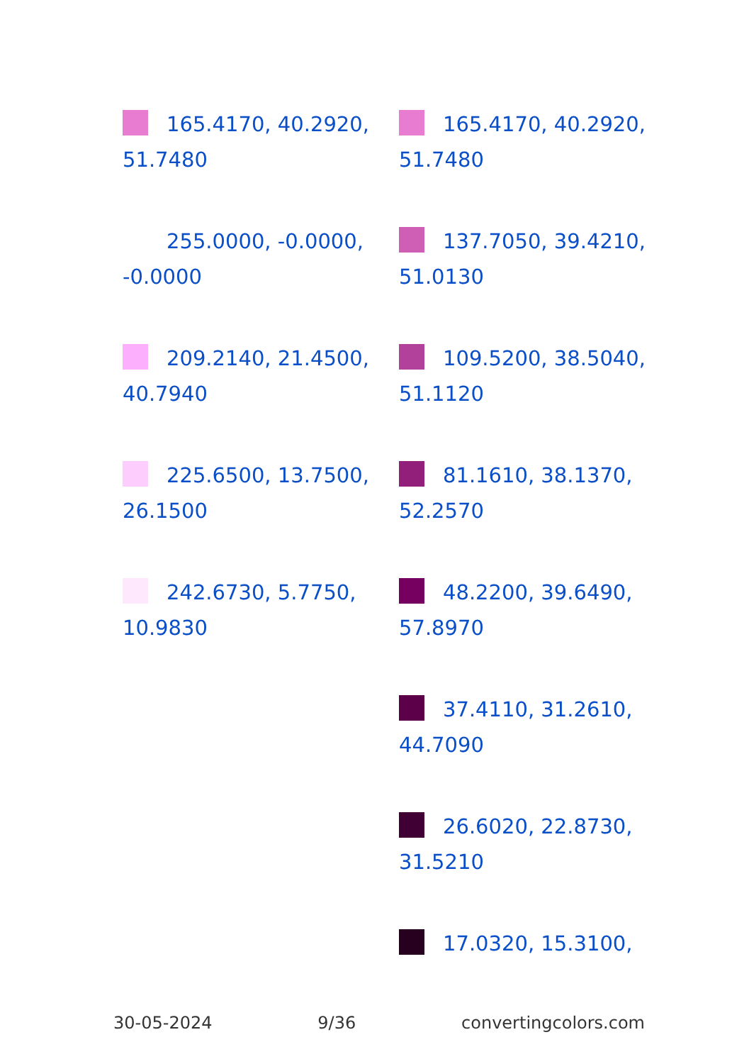165.4170, 40.2920, 51.7480
255.0000, -0.0000, -0.0000
209.2140, 21.4500, 40.7940
225.6500, 13.7500, 26.1500
242.6730, 5.7750, 10.9830
165.4170, 40.2920, 51.7480
137.7050, 39.4210, 51.0130
109.5200, 38.5040, 51.1120
81.1610, 38.1370, 52.2570
48.2200, 39.6490, 57.8970
37.4110, 31.2610, 44.7090
26.6020, 22.8730, 31.5210
17.0320, 15.3100,
30-05-2024 9/36 convertingcolors.com